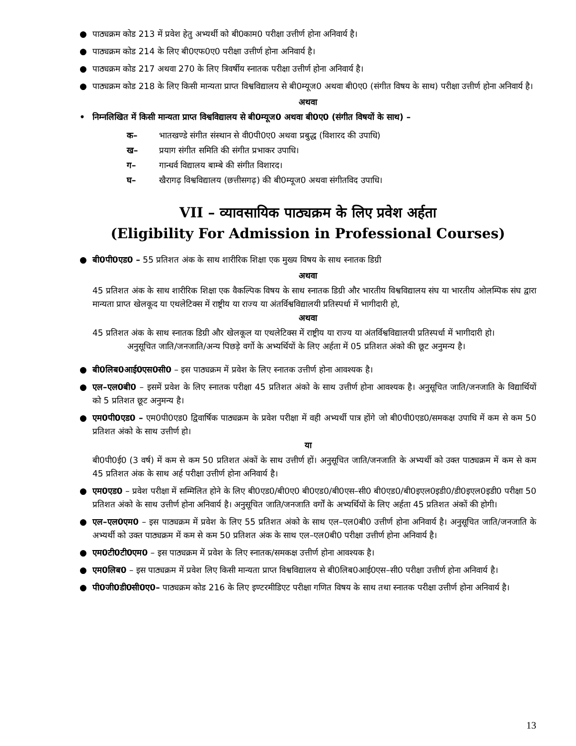● पाठ्यक्रम कोड 213 में प्रवेश हेतु अभ्यर्थी को बी0काम0 परीक्षा उत्तीर्ण होना अनिवार्य है।
● पाठ्यक्रम कोड 214 के लिए बी0एफ0ए0 परीक्षा उत्तीर्ण होना अनिवार्य है।
● पाठ्यक्रम कोड 217 अथवा 270 के लिए त्रिवर्षीय स्नातक परीक्षा उत्तीर्ण होना अनिवार्य है।
● पाठ्यक्रम कोड 218 के लिए किसी मान्यता प्राप्त विश्वविद्यालय से बी0म्यूज0 अथवा बी0ए0 (संगीत विषय के साथ) परीक्षा उत्तीर्ण होना अनिवार्य है।
अथवा
• निम्नलिखित में किसी मान्यता प्राप्त विश्वविद्यालय से बी0म्यूज0 अथवा बी0ए0 (संगीत विषयों के साथ) –
क– भातखण्डे संगीत संस्थान से वी0पी0ए0 अथवा प्रबुद्ध (विशारद की उपाधि)
ख– प्रयाग संगीत समिति की संगीत प्रभाकर उपाधि।
ग– गान्धर्व विद्यालय बाम्बे की संगीत विशारद।
घ– खैरागढ़ विश्वविद्यालय (छत्तीसगढ़) की बी0म्यूज0 अथवा संगीतविद उपाधि।
VII – व्यावसायिक पाठ्यक्रम के लिए प्रवेश अर्हता
(Eligibility For Admission in Professional Courses)
● बी0पी0एड0 – 55 प्रतिशत अंक के साथ शारीरिक शिक्षा एक मुख्य विषय के साथ स्नातक डिग्री
अथवा
45 प्रतिशत अंक के साथ शारीरिक शिक्षा एक वैकल्पिक विषय के साथ स्नातक डिग्री और भारतीय विश्वविद्यालय संघ या भारतीय ओलम्पिक संघ द्वारा मान्यता प्राप्त खेलकूद या एथलेटिक्स में राष्ट्रीय या राज्य या अंतर्विश्वविद्यालयी प्रतिस्पर्धा में भागीदारी हो,
अथवा
45 प्रतिशत अंक के साथ स्नातक डिग्री और खेलकूल या एथलेटिक्स में राष्ट्रीय या राज्य या अंतर्विश्वविद्यालयी प्रतिस्पर्धा में भागीदारी हो।
अनुसूचित जाति/जनजाति/अन्य पिछड़े वर्गो के अभ्यर्थियों के लिए अर्हता में 05 प्रतिशत अंको की छूट अनुमन्य है।
● बी0लिब0आई0एस0सी0 – इस पाठ्यक्रम में प्रवेश के लिए स्नातक उत्तीर्ण होना आवश्यक है।
● एल–एल0बी0 – इसमें प्रवेश के लिए स्नातक परीक्षा 45 प्रतिशत अंको के साथ उत्तीर्ण होना आवश्यक है। अनुसूचित जाति/जनजाति के विद्यार्थियों को 5 प्रतिशत छूट अनुमन्य है।
● एम0पी0एड0 – एम0पी0एड0 द्विवार्षिक पाठ्यक्रम के प्रवेश परीक्षा में वही अभ्यर्थी पात्र होंगे जो बी0पी0एड0/समकक्ष उपाधि में कम से कम 50 प्रतिशत अंको के साथ उत्तीर्ण हो।
या
बी0पी0ई0 (3 वर्ष) में कम से कम 50 प्रतिशत अंकों के साथ उत्तीर्ण हों। अनुसूचित जाति/जनजाति के अभ्यर्थी को उक्त पाठ्यक्रम में कम से कम 45 प्रतिशत अंक के साथ अर्ह परीक्षा उत्तीर्ण होना अनिवार्य है।
● एम0एड0 – प्रवेश परीक्षा में सम्मिलित होने के लिए बी0एड0/बी0ए0 बी0एड0/बी0एस–सी0 बी0एड0/बी0इएल0इडी0/डी0इएल0इडी0 परीक्षा 50 प्रतिशत अंको के साथ उत्तीर्ण होना अनिवार्य है। अनुसूचित जाति/जनजाति वर्गों के अभ्यर्थियों के लिए अर्हता 45 प्रतिशत अंकों की होगी।
● एल–एल0एम0 – इस पाठ्यक्रम में प्रवेश के लिए 55 प्रतिशत अंको के साथ एल–एल0बी0 उत्तीर्ण होना अनिवार्य है। अनुसूचित जाति/जनजाति के अभ्यर्थी को उक्त पाठ्यक्रम में कम से कम 50 प्रतिशत अंक के साथ एल–एल0बी0 परीक्षा उत्तीर्ण होना अनिवार्य है।
● एम0टी0टी0एम0 – इस पाठ्यक्रम में प्रवेश के लिए स्नातक/समकक्ष उत्तीर्ण होना आवश्यक है।
● एम0लिब0 – इस पाठ्यक्रम में प्रवेश लिए किसी मान्यता प्राप्त विश्वविद्यालय से बी0लिब0आई0एस–सी0 परीक्षा उत्तीर्ण होना अनिवार्य है।
● पी0जी0डी0सी0ए0– पाठ्यक्रम कोड 216 के लिए इण्टरमीडिएट परीक्षा गणित विषय के साथ तथा स्नातक परीक्षा उत्तीर्ण होना अनिवार्य है।
13